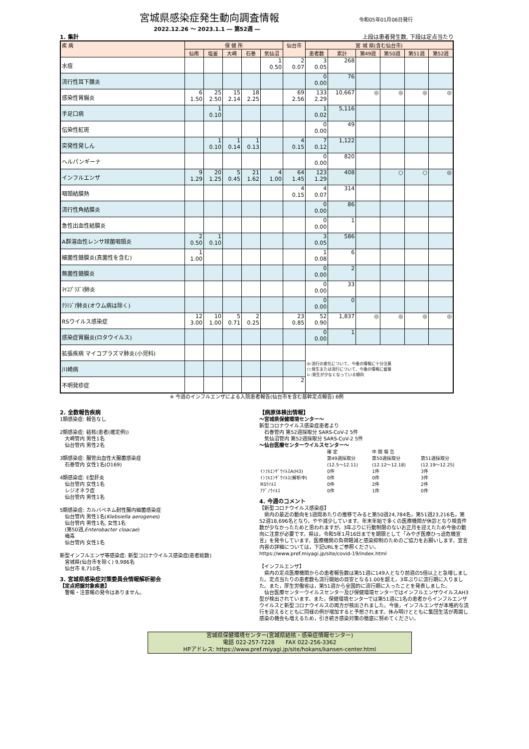宮城県感染症発生動向調査情報
令和05年01月06日発行
2022.12.26 ～ 2023.1.1 ― 第52週 ―
1. 集計 上段は患者発生数, 下段は定点当たり
| 疾 病 | 保 健 所 | | | | | 仙台市 | 宮 城 県(含む仙台市) | | | | | |
| --- | --- | --- | --- | --- | --- | --- | --- | --- | --- | --- | --- | --- |
| | 仙南 | 塩釜 | 大崎 | 石巻 | 気仙沼 | | 患者数 | 累計 | 第49週 | 第50週 | 第51週 | 第52週 |
| 水痘 | | | | | 1 0.50 | 2 0.07 | 3 0.05 | 268 | | | | |
| 流行性耳下腺炎 | | | | | | | 0 0.00 | 76 | | | | |
| 感染性胃腸炎 | 6 1.50 | 25 2.50 | 15 2.14 | 18 2.25 | | 69 2.56 | 133 2.29 | 10,667 | ◎ | ◎ | ◎ | ◎ |
| 手足口病 | | 1 0.10 | | | | | 1 0.02 | 5,116 | | | | |
| 伝染性紅斑 | | | | | | | 0 0.00 | 49 | | | | |
| 突発性発しん | | 1 0.10 | 1 0.14 | 1 0.13 | | 4 0.15 | 7 0.12 | 1,122 | | | | |
| ヘルパンギーナ | | | | | | | 0 0.00 | 820 | | | | |
| インフルエンザ | 9 1.29 | 20 1.25 | 5 0.45 | 21 1.62 | 4 1.00 | 64 1.45 | 123 1.29 | 408 | | ○ | ○ | ◎ |
| 咽頭結膜熱 | | | | | | 4 0.15 | 4 0.07 | 314 | | | | |
| 流行性角結膜炎 | | | | | | | 0 0.00 | 86 | | | | |
| 急性出血性結膜炎 | | | | | | | 0 0.00 | 1 | | | | |
| A群溶血性レンサ球菌咽頭炎 | 2 0.50 | 1 0.10 | | | | | 3 0.05 | 586 | | | | |
| 細菌性髄膜炎(真菌性を含む) | 1 1.00 | | | | | | 1 0.08 | 6 | | | | |
| 無菌性髄膜炎 | | | | | | | 0 0.00 | 2 | | | | |
| ﾏｲｺﾌﾟﾗｽﾞﾏ肺炎 | | | | | | | 0 0.00 | 33 | | | | |
| ｸﾗﾐｼﾞｱ肺炎(オウム病は除く) | | | | | | | 0 0.00 | 0 | | | | |
| RSウイルス感染症 | 12 3.00 | 10 1.00 | 5 0.71 | 2 0.25 | | 23 0.85 | 52 0.90 | 1,837 | ◎ | ◎ | ◎ | ◎ |
| 感染症胃腸炎(ロタウイルス) | | | | | | | 0 0.00 | 1 | | | | |
| 拡張疾病 マイコプラズマ肺炎(小児科) | | | | | | | ◎:流行の変化について、今後の情報に十分注意 ○:発生または流行について、今後の情報に留意 レ:発生が少なくなっている傾向 | | | | | |
| 川崎病 | | | | | | | | | | | | |
| 不明発疹症 | | | | | | 2 | | | | | | |
※ 今週のインフルエンザによる入院患者報告(仙台市を含む基幹定点報告) 6例
2. 全数報告疾病
1類感染症: 報告なし
2類感染症: 結核(患者(確定例))
　大崎管内 男性1名
　仙台管内 男性2名
3類感染症: 腸管出血性大腸菌感染症
　石巻管内 女性1名(O169)
4類感染症: E型肝炎
　仙台管内 女性1名
　レジオネラ症
　仙台管内 男性1名
5類感染症: カルバペネム耐性腸内細菌感染症
　仙台管内 男性1名(Klebsiella aerogenes)
　仙台管内 男性1名, 女性1名
　(第50週,Enterobacter cloacae)
　梅毒
　仙台管内 女性1名
新型インフルエンザ等感染症: 新型コロナウイルス感染症(患者総数)
　宮城県(仙台市を除く) 9,986名
　仙台市 8,710名
3. 宮城県感染症対策委員会情報解析部会
【定点把握対象疾患】
　警報・注意報の発令はありません。
【病原体検出情報】
～宮城県保健環境センター～
新型コロナウイルス感染症患者より
　石巻管内 第52週採取分 SARS-CoV-2 5件
　気仙沼管内 第52週採取分 SARS-CoV-2 5件
～仙台医療センターウイルスセンター～
| | 確 定 | 中 間 報 告 | |
| | 第49週採取分 (12.5～12.11) | 第50週採取分 (12.12～12.18) | 第51週採取分 (12.19～12.25) |
| ｲﾝﾌﾙｴﾝｻﾞｳｲﾙｽA(H3) | 0件 | 1件 | 3件 |
| ｲﾝﾌﾙｴﾝｻﾞｳｲﾙｽ(解析中) | 0件 | 0件 | 3件 |
| RSｳｲﾙｽ | 0件 | 2件 | 2件 |
| ｱﾃﾞﾉｳｲﾙｽ | 0件 | 1件 | 0件 |
4. 今週のコメント
【新型コロナウイルス感染症】
　県内の最近の動向を1週間あたりの推移でみると第50週24,784名，第51週23,216名，第52週18,696名となり，やや減少しています。年末年始で多くの医療機関が休診となり検査件数が少なかったためと思われますが，3年ぶりに行動制限のないお正月を迎えたため今後の動向に注意が必要です。県は，令和5年1月16日までを期限として「みやぎ医療ひっ迫危機宣言」を発令しています。医療機関の負荷軽減と感染抑制のためのご協力をお願いします。宣言内容の詳細については，下記URLをご参照ください。
https://www.pref.miyagi.jp/site/covid-19/index.html
【インフルエンザ】
　県内の定点医療機関からの患者報告数は第51週に149人となり前週の5倍以上と急増しました。定点当たりの患者数も流行開始の目安となる1.00を超え，3年ぶりに流行期に入りました。また，厚生労働省は，第51週から全国的に流行期に入ったことを発表しました。
　仙台医療センターウイルスセンター及び保健環境センターではインフルエンザウイルスAH3型が検出されています。また，保健環境センターでは第51週に1名の患者からインフルエンザウイルスと新型コロナウイルスの両方が検出されました。今後，インフルエンザが本格的な流行を迎えるとともに同様の例が増加すると予想されます。休み明けとともに集団生活が再開し感染の機会も増えるため，引き続き感染対策の徹底に努めてください。
宮城県保健環境センター(宮城県結核・感染症情報センター)
電話 022-257-7228　　FAX 022-256-3362
HPアドレス: https://www.pref.miyagi.jp/site/hokans/kansen-center.html